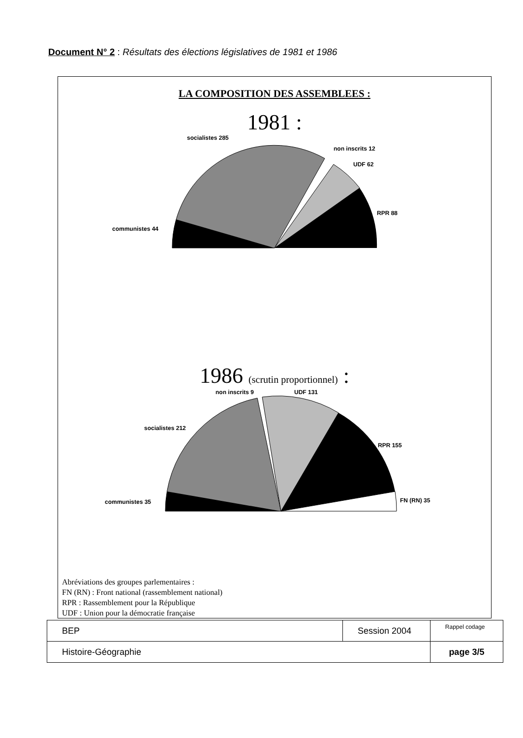Document N° 2 : Résultats des élections législatives de 1981 et 1986
LA COMPOSITION DES ASSEMBLEES :
1981 :
socialistes 285
non inscrits 12
UDF 62
RPR 88
communistes 44
1986 (scrutin proportionnel) :
non inscrits 9
UDF 131
socialistes 212
RPR 155
FN (RN) 35
communistes 35
Abréviations des groupes parlementaires :
FN (RN) : Front national (rassemblement national)
RPR : Rassemblement pour la République
UDF : Union pour la démocratie française
| BEP | Session 2004 | Rappel codage |
| Histoire-Géographie | | page 3/5 |